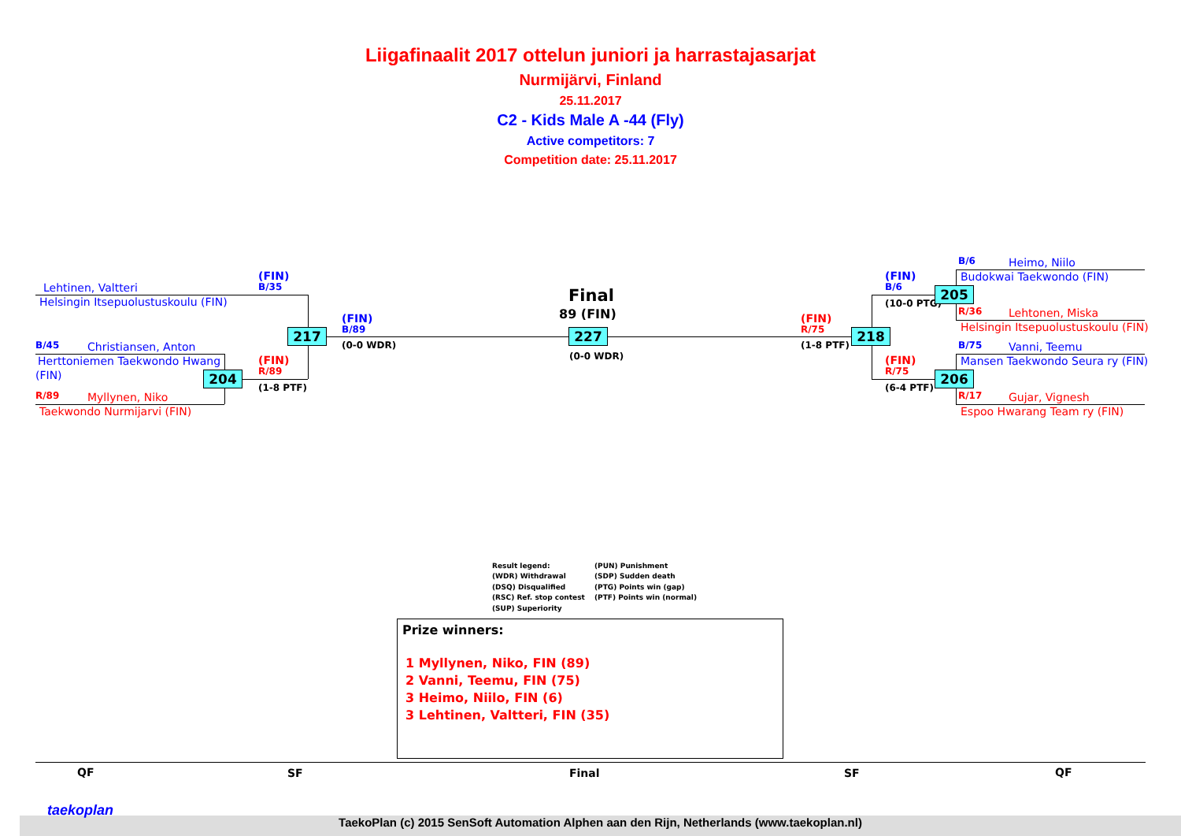Liigafinaalit 2017 ottelun juniori ja harrastajasarjat
Nurmijärvi, Finland
25.11.2017
C2 - Kids Male A -44 (Fly)
Active competitors: 7
Competition date: 25.11.2017
Lehtinen, Valtteri
Helsingin Itsepuolustuskoulu (FIN)
B/45 Christiansen, Anton
Herttoniemen Taekwondo Hwang
(FIN)
R/89 Myllynen, Niko
Taekwondo Nurmijarvi (FIN)
(FIN)
B/35
217
(FIN)
B/89
(0-0 WDR)
(FIN)
R/89
204
(1-8 PTF)
Final
89 (FIN)
227
(0-0 WDR)
(FIN)
R/75
(1-8 PTF)
218
(FIN)
B/6
(10-0 PTG)
205
(FIN)
R/75
(6-4 PTF)
206
B/6 Heimo, Niilo
Budokwai Taekwondo (FIN)
R/36 Lehtonen, Miska
Helsingin Itsepuolustuskoulu (FIN)
B/75 Vanni, Teemu
Mansen Taekwondo Seura ry (FIN)
R/17 Gujar, Vignesh
Espoo Hwarang Team ry (FIN)
Result legend:
(PUN) Punishment
(WDR) Withdrawal
(SDP) Sudden death
(DSQ) Disqualified
(PTG) Points win (gap)
(RSC) Ref. stop contest
(PTF) Points win (normal)
(SUP) Superiority
Prize winners:
1 Myllynen, Niko, FIN (89)
2 Vanni, Teemu, FIN (75)
3 Heimo, Niilo, FIN (6)
3 Lehtinen, Valtteri, FIN (35)
QF SF Final SF QF
taekoplan
TaekoPlan (c) 2015 SenSoft Automation Alphen aan den Rijn, Netherlands (www.taekoplan.nl)